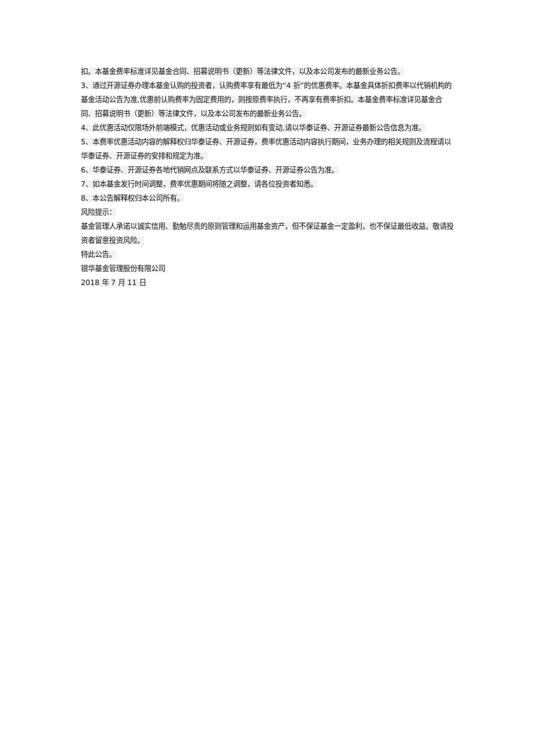扣。本基金费率标准详见基金合同、招募说明书（更新）等法律文件，以及本公司发布的最新业务公告。
3、通过开源证券办理本基金认购的投资者，认购费率享有最低为“4 折”的优惠费率。本基金具体折扣费率以代销机构的基金活动公告为准,优惠前认购费率为固定费用的，则按原费率执行，不再享有费率折扣。本基金费率标准详见基金合同、招募说明书（更新）等法律文件，以及本公司发布的最新业务公告。
4、此优惠活动仅限场外前端模式，优惠活动或业务规则如有变动,请以华泰证券、开源证券最新公告信息为准。
5、本费率优惠活动内容的解释权归华泰证券、开源证券，费率优惠活动内容执行期间，业务办理的相关规则及流程请以华泰证券、开源证券的安排和规定为准。
6、华泰证券、开源证券各地代销网点及联系方式以华泰证券、开源证券公告为准。
7、如本基金发行时间调整，费率优惠期间将随之调整，请各位投资者知悉。
8、本公告解释权归本公司所有。
风险提示：
基金管理人承诺以诚实信用、勤勉尽责的原则管理和运用基金资产，但不保证基金一定盈利，也不保证最低收益。敬请投资者留意投资风险。
特此公告。
银华基金管理股份有限公司
2018 年 7 月 11 日